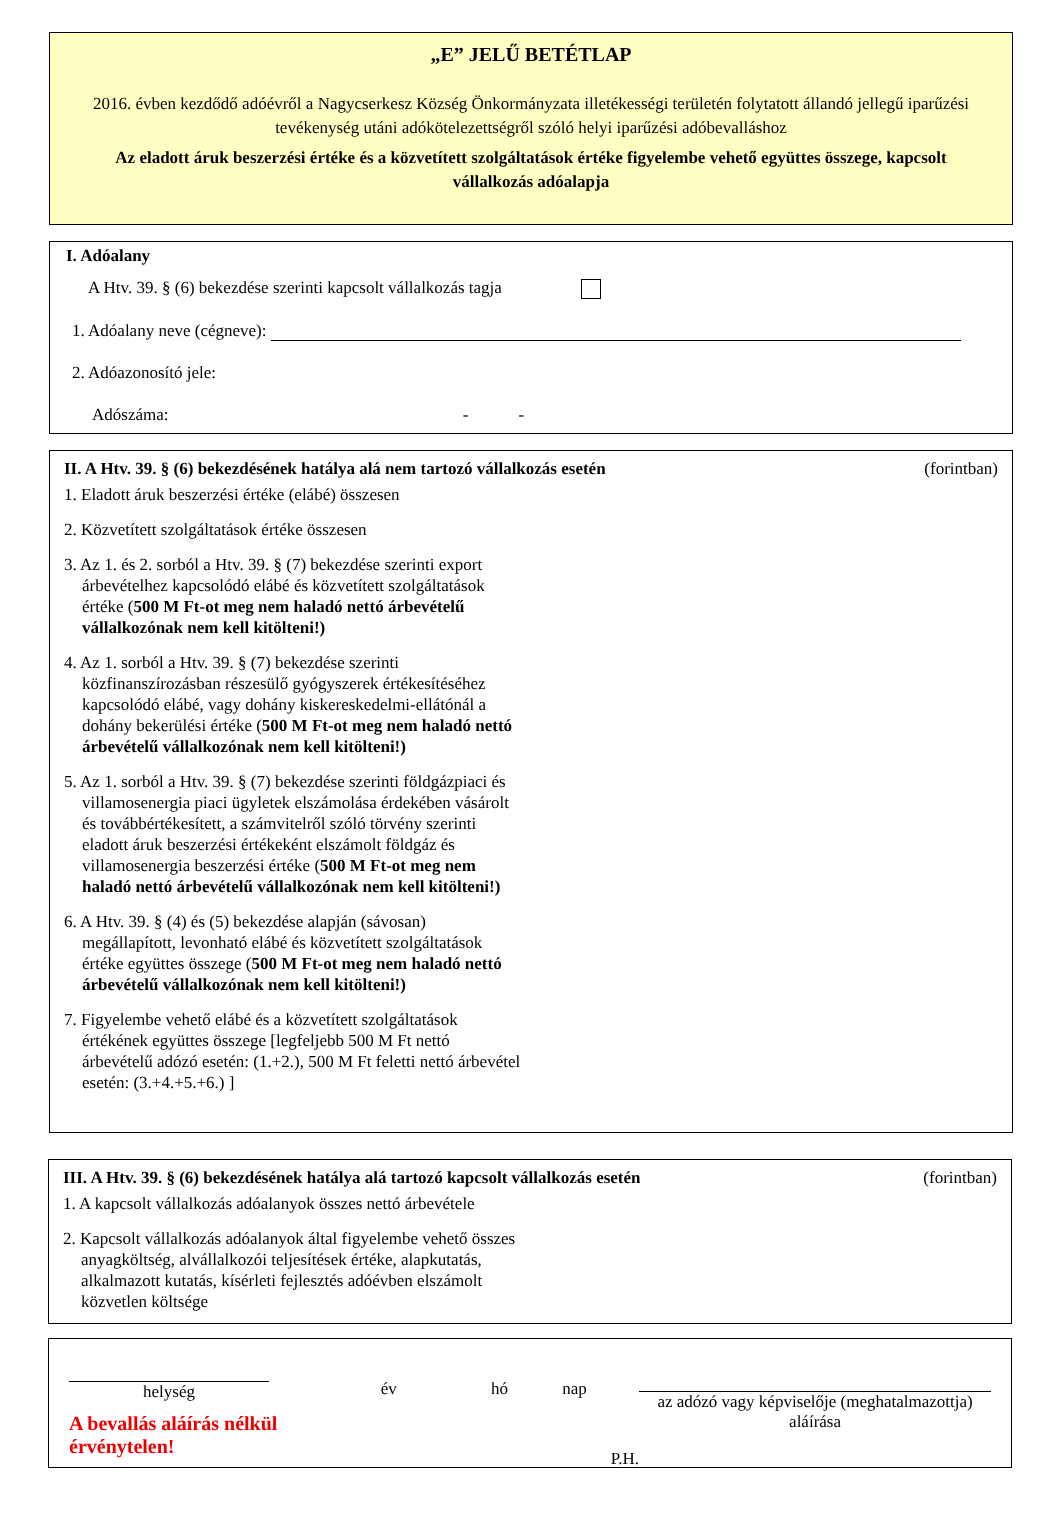„E” JELŰ BETÉTLAP
2016. évben kezdődő adóévről a Nagycserkesz Község Önkormányzata illetékességi területén folytatott állandó jellegű iparűzési tevékenység utáni adókötelezettségről szóló helyi iparűzési adóbevalláshoz
Az eladott áruk beszerzési értéke és a közvetített szolgáltatások értéke figyelembe vehető együttes összege, kapcsolt vállalkozás adóalapja
I. Adóalany
A Htv. 39. § (6) bekezdése szerinti kapcsolt vállalkozás tagja
1. Adóalany neve (cégneve):
2. Adóazonosító jele:
Adószáma: - -
II. A Htv. 39. § (6) bekezdésének hatálya alá nem tartozó vállalkozás esetén (forintban)
1. Eladott áruk beszerzési értéke (elábé) összesen
2. Közvetített szolgáltatások értéke összesen
3. Az 1. és 2. sorból a Htv. 39. § (7) bekezdése szerinti export árbevételhez kapcsolódó elábé és közvetített szolgáltatások értéke (500 M Ft-ot meg nem haladó nettó árbevételű vállalkozónak nem kell kitölteni!)
4. Az 1. sorból a Htv. 39. § (7) bekezdése szerinti közfinanszírozásban részesülő gyógyszerek értékesítéséhez kapcsolódó elábé, vagy dohány kiskereskedelmi-ellátónál a dohány bekerülési értéke (500 M Ft-ot meg nem haladó nettó árbevételű vállalkozónak nem kell kitölteni!)
5. Az 1. sorból a Htv. 39. § (7) bekezdése szerinti földgázpiaci és villamosenergia piaci ügyletek elszámolása érdekében vásárolt és továbbértékesített, a számvitelről szóló törvény szerinti eladott áruk beszerzési értékeként elszámolt földgáz és villamosenergia beszerzési értéke (500 M Ft-ot meg nem haladó nettó árbevételű vállalkozónak nem kell kitölteni!)
6. A Htv. 39. § (4) és (5) bekezdése alapján (sávosan) megállapított, levonható elábé és közvetített szolgáltatások értéke együttes összege (500 M Ft-ot meg nem haladó nettó árbevételű vállalkozónak nem kell kitölteni!)
7. Figyelembe vehető elábé és a közvetített szolgáltatások értékének együttes összege [legfeljebb 500 M Ft nettó árbevételű adózó esetén: (1.+2.), 500 M Ft feletti nettó árbevétel esetén: (3.+4.+5.+6.) ]
III. A Htv. 39. § (6) bekezdésének hatálya alá tartozó kapcsolt vállalkozás esetén (forintban)
1. A kapcsolt vállalkozás adóalanyok összes nettó árbevétele
2. Kapcsolt vállalkozás adóalanyok által figyelembe vehető összes anyagköltség, alvállalkozói teljesítések értéke, alapkutatás, alkalmazott kutatás, kísérleti fejlesztés adóévben elszámolt közvetlen költsége
helység
A bevallás aláírás nélkül érvénytelen!
év hó nap
P.H.
az adózó vagy képviselője (meghatalmazottja) aláírása